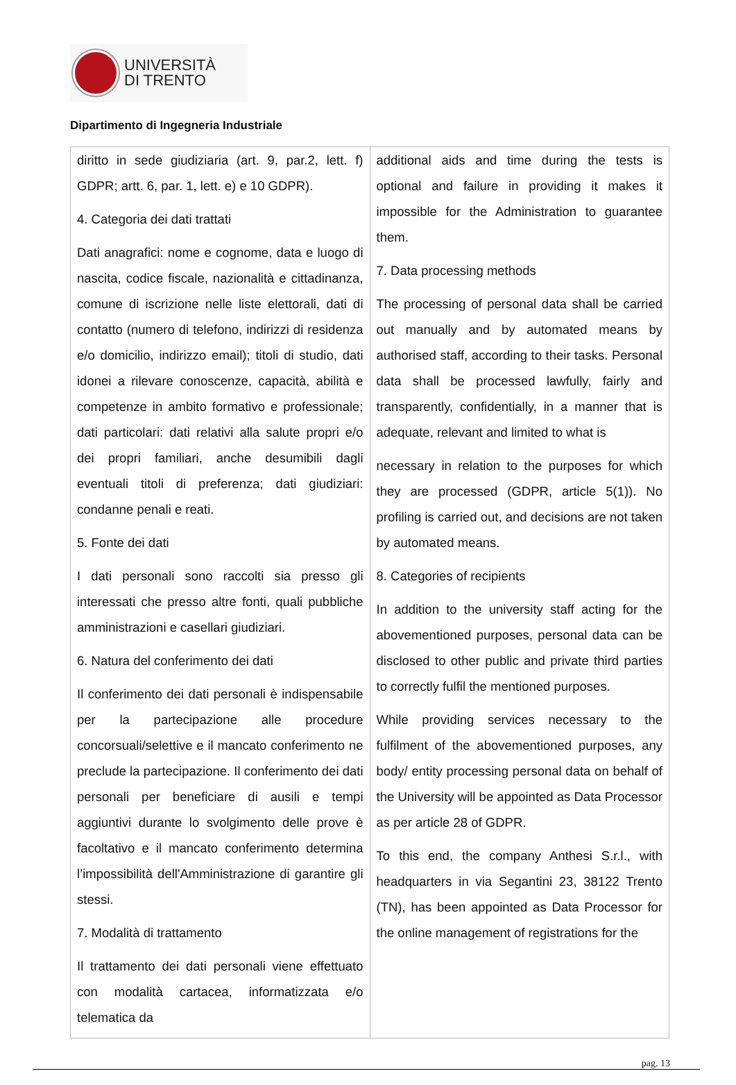UNIVERSITÀ
DI TRENTO
Dipartimento di Ingegneria Industriale
| diritto in sede giudiziaria (art. 9, par.2, lett. f) GDPR; artt. 6, par. 1, lett. e) e 10 GDPR). 4. Categoria dei dati trattati Dati anagrafici: nome e cognome, data e luogo di nascita, codice fiscale, nazionalità e cittadinanza, comune di iscrizione nelle liste elettorali, dati di contatto (numero di telefono, indirizzi di residenza e/o domicilio, indirizzo email); titoli di studio, dati idonei a rilevare conoscenze, capacità, abilità e competenze in ambito formativo e professionale; dati particolari: dati relativi alla salute propri e/o dei propri familiari, anche desumibili dagli eventuali titoli di preferenza; dati giudiziari: condanne penali e reati. 5. Fonte dei dati I dati personali sono raccolti sia presso gli interessati che presso altre fonti, quali pubbliche amministrazioni e casellari giudiziari. 6. Natura del conferimento dei dati Il conferimento dei dati personali è indispensabile per la partecipazione alle procedure concorsuali/selettive e il mancato conferimento ne preclude la partecipazione. Il conferimento dei dati personali per beneficiare di ausili e tempi aggiuntivi durante lo svolgimento delle prove è facoltativo e il mancato conferimento determina l’impossibilità dell'Amministrazione di garantire gli stessi. 7. Modalità di trattamento Il trattamento dei dati personali viene effettuato con modalità cartacea, informatizzata e/o telematica da | additional aids and time during the tests is optional and failure in providing it makes it impossible for the Administration to guarantee them. 7. Data processing methods The processing of personal data shall be carried out manually and by automated means by authorised staff, according to their tasks. Personal data shall be processed lawfully, fairly and transparently, confidentially, in a manner that is adequate, relevant and limited to what is necessary in relation to the purposes for which they are processed (GDPR, article 5(1)). No profiling is carried out, and decisions are not taken by automated means. 8. Categories of recipients In addition to the university staff acting for the abovementioned purposes, personal data can be disclosed to other public and private third parties to correctly fulfil the mentioned purposes. While providing services necessary to the fulfilment of the abovementioned purposes, any body/ entity processing personal data on behalf of the University will be appointed as Data Processor as per article 28 of GDPR. To this end, the company Anthesi S.r.l., with headquarters in via Segantini 23, 38122 Trento (TN), has been appointed as Data Processor for the online management of registrations for the |
pag. 13